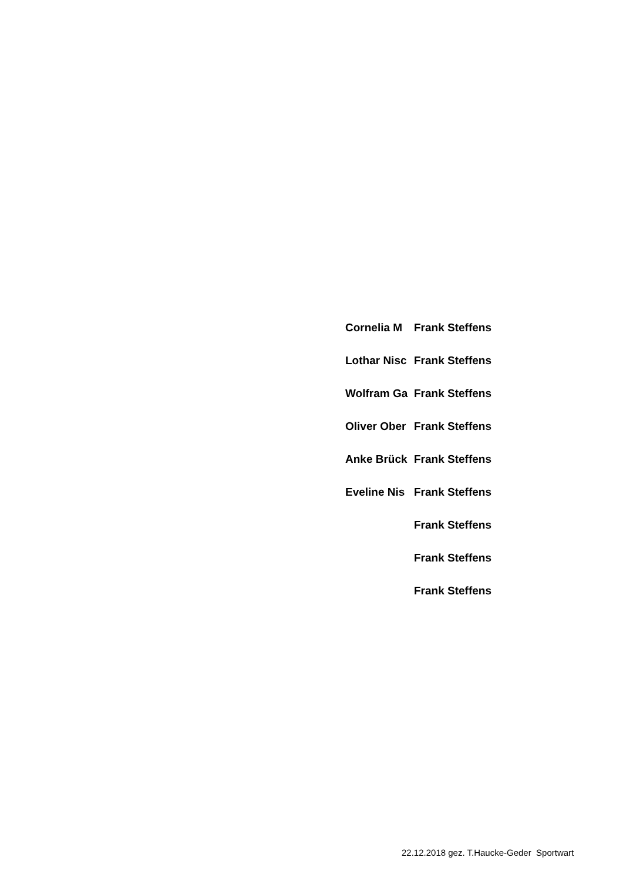| Cornelia M | Frank Steffens |
| Lothar Nisc | Frank Steffens |
| Wolfram Ga | Frank Steffens |
| Oliver Ober | Frank Steffens |
| Anke Brück | Frank Steffens |
| Eveline Nis | Frank Steffens |
| | Frank Steffens |
| | Frank Steffens |
| | Frank Steffens |
22.12.2018 gez. T.Haucke-Geder Sportwart